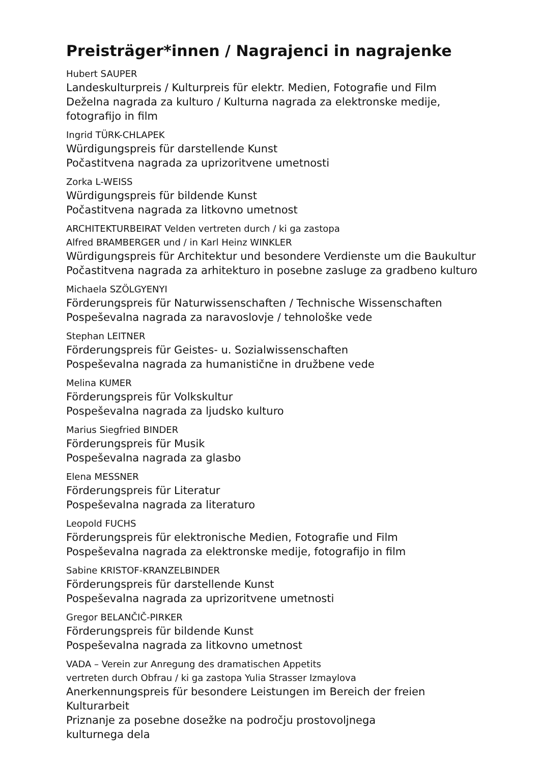Preisträger*innen / Nagrajenci in nagrajenke
Hubert SAUPER
Landeskulturpreis / Kulturpreis für elektr. Medien, Fotografie und Film
Deželna nagrada za kulturo / Kulturna nagrada za elektronske medije, fotografijo in film
Ingrid TÜRK-CHLAPEK
Würdigungspreis für darstellende Kunst
Počastitvena nagrada za uprizoritvene umetnosti
Zorka L-WEISS
Würdigungspreis für bildende Kunst
Počastitvena nagrada za litkovno umetnost
ARCHITEKTURBEIRAT Velden vertreten durch / ki ga zastopa
Alfred BRAMBERGER und / in Karl Heinz WINKLER
Würdigungspreis für Architektur und besondere Verdienste um die Baukultur
Počastitvena nagrada za arhitekturo in posebne zasluge za gradbeno kulturo
Michaela SZÖLGYENYI
Förderungspreis für Naturwissenschaften / Technische Wissenschaften
Pospeševalna nagrada za naravoslovje / tehnološke vede
Stephan LEITNER
Förderungspreis für Geistes- u. Sozialwissenschaften
Pospeševalna nagrada za humanistične in družbene vede
Melina KUMER
Förderungspreis für Volkskultur
Pospeševalna nagrada za ljudsko kulturo
Marius Siegfried BINDER
Förderungspreis für Musik
Pospeševalna nagrada za glasbo
Elena MESSNER
Förderungspreis für Literatur
Pospeševalna nagrada za literaturo
Leopold FUCHS
Förderungspreis für elektronische Medien, Fotografie und Film
Pospeševalna nagrada za elektronske medije, fotografijo in film
Sabine KRISTOF-KRANZELBINDER
Förderungspreis für darstellende Kunst
Pospeševalna nagrada za uprizoritvene umetnosti
Gregor BELANČIČ-PIRKER
Förderungspreis für bildende Kunst
Pospeševalna nagrada za litkovno umetnost
VADA – Verein zur Anregung des dramatischen Appetits
vertreten durch Obfrau / ki ga zastopa Yulia Strasser Izmaylova
Anerkennungspreis für besondere Leistungen im Bereich der freien Kulturarbeit
Priznanje za posebne dosežke na področju prostovoljnega
kulturnega dela